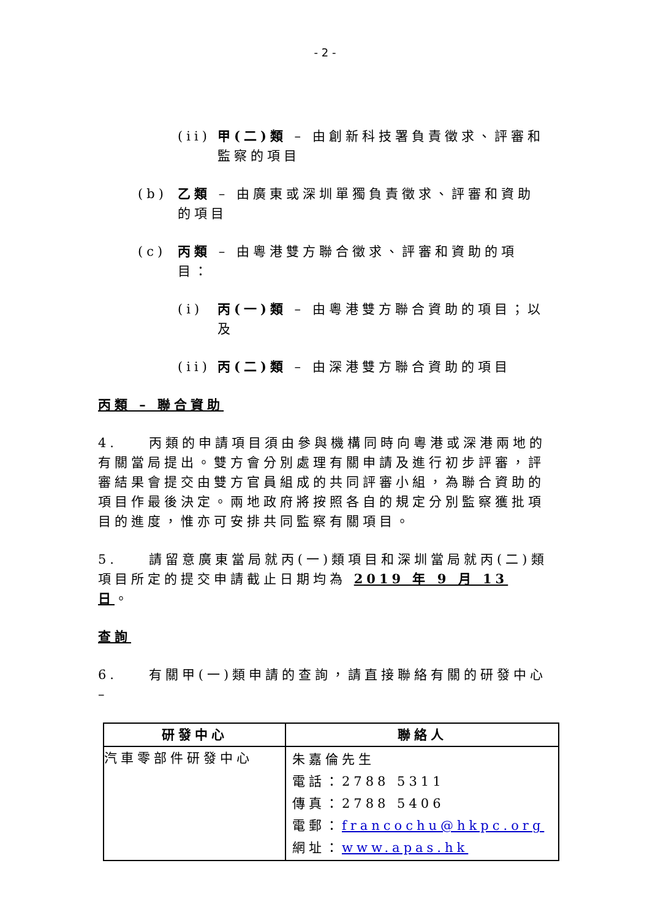- 2 -
(ii) 甲(二)類 – 由創新科技署負責徵求、評審和監察的項目
(b) 乙類 – 由廣東或深圳單獨負責徵求、評審和資助的項目
(c) 丙類 – 由粵港雙方聯合徵求、評審和資助的項目：
(i) 丙(一)類 – 由粵港雙方聯合資助的項目；以及
(ii) 丙(二)類 – 由深港雙方聯合資助的項目
丙類 – 聯合資助
4. 丙類的申請項目須由參與機構同時向粵港或深港兩地的有關當局提出。雙方會分別處理有關申請及進行初步評審，評審結果會提交由雙方官員組成的共同評審小組，為聯合資助的項目作最後決定。兩地政府將按照各自的規定分別監察獲批項目的進度，惟亦可安排共同監察有關項目。
5. 請留意廣東當局就丙(一)類項目和深圳當局就丙(二)類項目所定的提交申請截止日期均為 2019 年 9 月 13 日。
查詢
6. 有關甲(一)類申請的查詢，請直接聯絡有關的研發中心 –
| 研發中心 | 聯絡人 |
| --- | --- |
| 汽車零部件研發中心 | 朱嘉倫先生 電話：2788 5311 傳真：2788 5406 電郵： francochu@hkpc.org 網址： www.apas.hk |